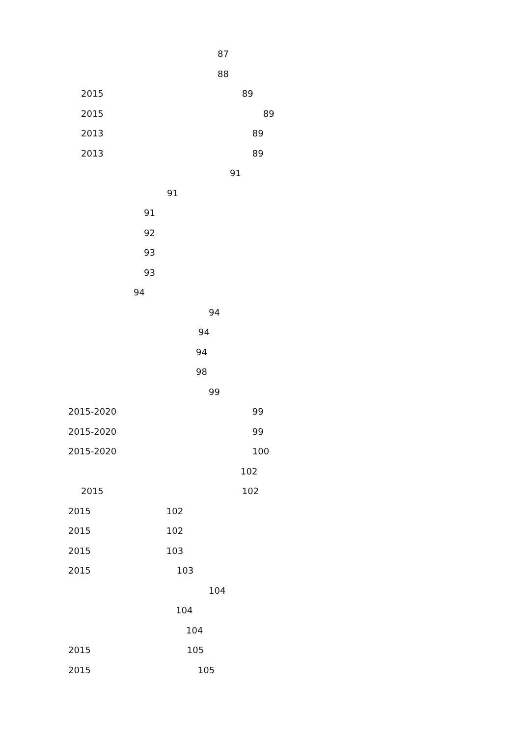87
88
2015 89
2015 89
2013 89
2013 89
91
91
91
92
93
93
94
94
94
94
98
99
2015-2020 99
2015-2020 99
2015-2020 100
102
2015 102
2015 102
2015 102
2015 103
2015 103
104
104
104
2015 105
2015 105